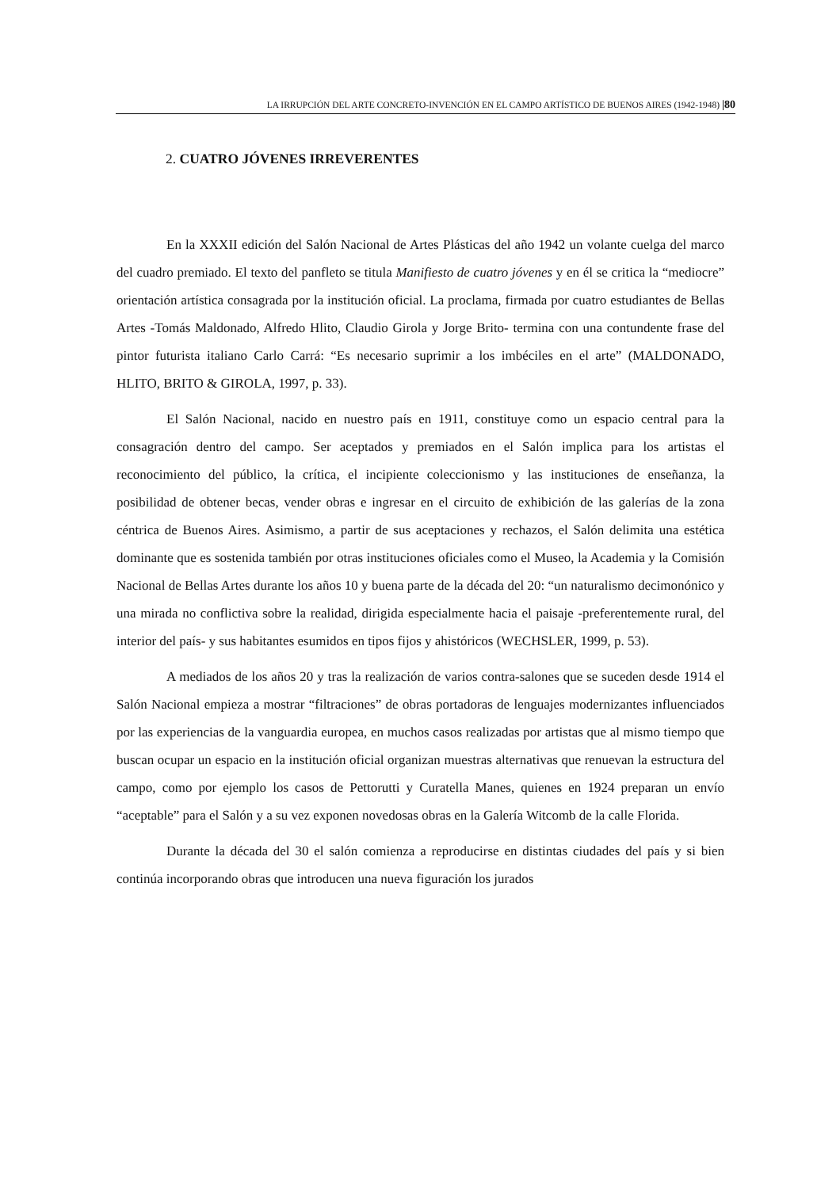LA IRRUPCIÓN DEL ARTE CONCRETO-INVENCIÓN EN EL CAMPO ARTÍSTICO DE BUENOS AIRES (1942-1948) |80
2. CUATRO JÓVENES IRREVERENTES
En la XXXII edición del Salón Nacional de Artes Plásticas del año 1942 un volante cuelga del marco del cuadro premiado. El texto del panfleto se titula Manifiesto de cuatro jóvenes y en él se critica la “mediocre” orientación artística consagrada por la institución oficial. La proclama, firmada por cuatro estudiantes de Bellas Artes -Tomás Maldonado, Alfredo Hlito, Claudio Girola y Jorge Brito- termina con una contundente frase del pintor futurista italiano Carlo Carrá: “Es necesario suprimir a los imbéciles en el arte” (MALDONADO, HLITO, BRITO & GIROLA, 1997, p. 33).
El Salón Nacional, nacido en nuestro país en 1911, constituye como un espacio central para la consagración dentro del campo. Ser aceptados y premiados en el Salón implica para los artistas el reconocimiento del público, la crítica, el incipiente coleccionismo y las instituciones de enseñanza, la posibilidad de obtener becas, vender obras e ingresar en el circuito de exhibición de las galerías de la zona céntrica de Buenos Aires. Asimismo, a partir de sus aceptaciones y rechazos, el Salón delimita una estética dominante que es sostenida también por otras instituciones oficiales como el Museo, la Academia y la Comisión Nacional de Bellas Artes durante los años 10 y buena parte de la década del 20: “un naturalismo decimonónico y una mirada no conflictiva sobre la realidad, dirigida especialmente hacia el paisaje -preferentemente rural, del interior del país- y sus habitantes esumidos en tipos fijos y ahistóricos (WECHSLER, 1999, p. 53).
A mediados de los años 20 y tras la realización de varios contra-salones que se suceden desde 1914 el Salón Nacional empieza a mostrar “filtraciones” de obras portadoras de lenguajes modernizantes influenciados por las experiencias de la vanguardia europea, en muchos casos realizadas por artistas que al mismo tiempo que buscan ocupar un espacio en la institución oficial organizan muestras alternativas que renuevan la estructura del campo, como por ejemplo los casos de Pettorutti y Curatella Manes, quienes en 1924 preparan un envío “aceptable” para el Salón y a su vez exponen novedosas obras en la Galería Witcomb de la calle Florida.
Durante la década del 30 el salón comienza a reproducirse en distintas ciudades del país y si bien continúa incorporando obras que introducen una nueva figuración los jurados